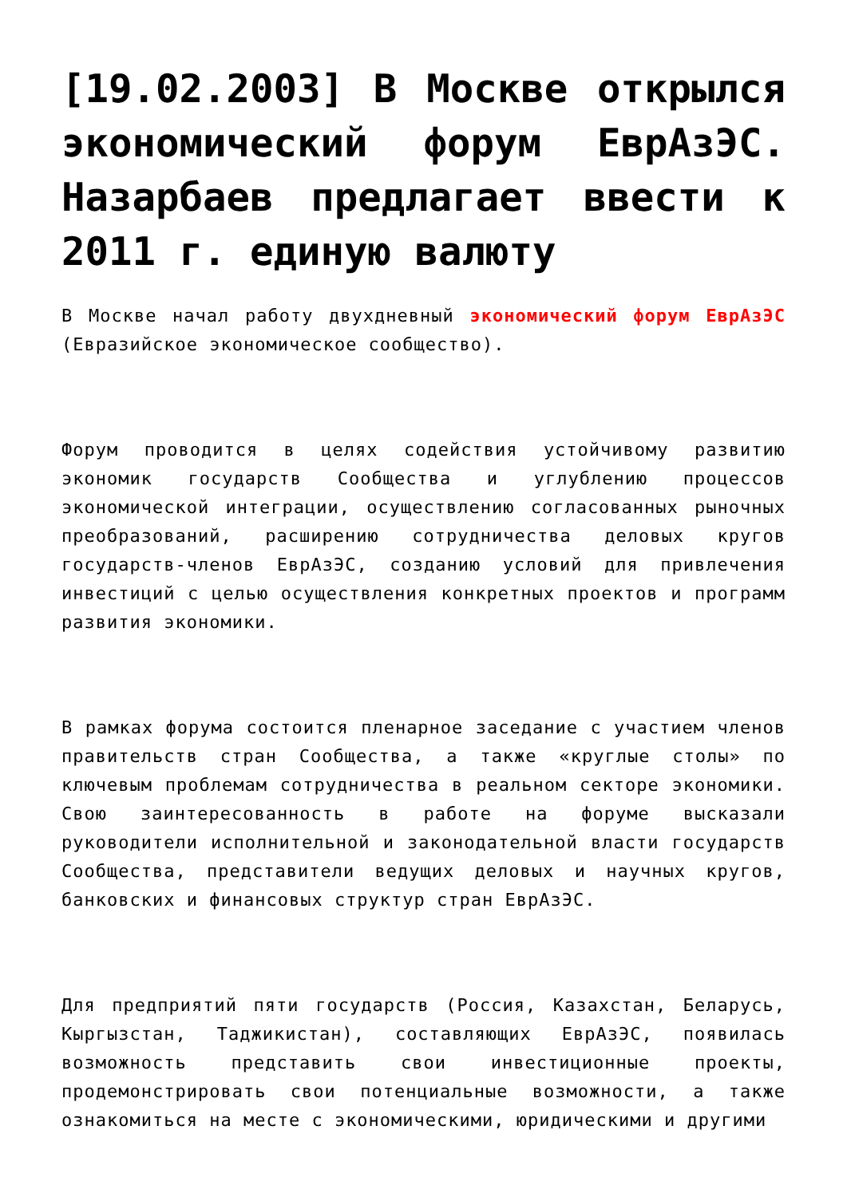[19.02.2003] В Москве открылся экономический форум ЕврАзЭС. Назарбаев предлагает ввести к 2011 г. единую валюту
В Москве начал работу двухдневный экономический форум ЕврАзЭС (Евразийское экономическое сообщество).
Форум проводится в целях содействия устойчивому развитию экономик государств Сообщества и углублению процессов экономической интеграции, осуществлению согласованных рыночных преобразований, расширению сотрудничества деловых кругов государств-членов ЕврАзЭС, созданию условий для привлечения инвестиций с целью осуществления конкретных проектов и программ развития экономики.
В рамках форума состоится пленарное заседание с участием членов правительств стран Сообщества, а также «круглые столы» по ключевым проблемам сотрудничества в реальном секторе экономики. Свою заинтересованность в работе на форуме высказали руководители исполнительной и законодательной власти государств Сообщества, представители ведущих деловых и научных кругов, банковских и финансовых структур стран ЕврАзЭС.
Для предприятий пяти государств (Россия, Казахстан, Беларусь, Кыргызстан, Таджикистан), составляющих ЕврАзЭС, появилась возможность представить свои инвестиционные проекты, продемонстрировать свои потенциальные возможности, а также ознакомиться на месте с экономическими, юридическими и другими